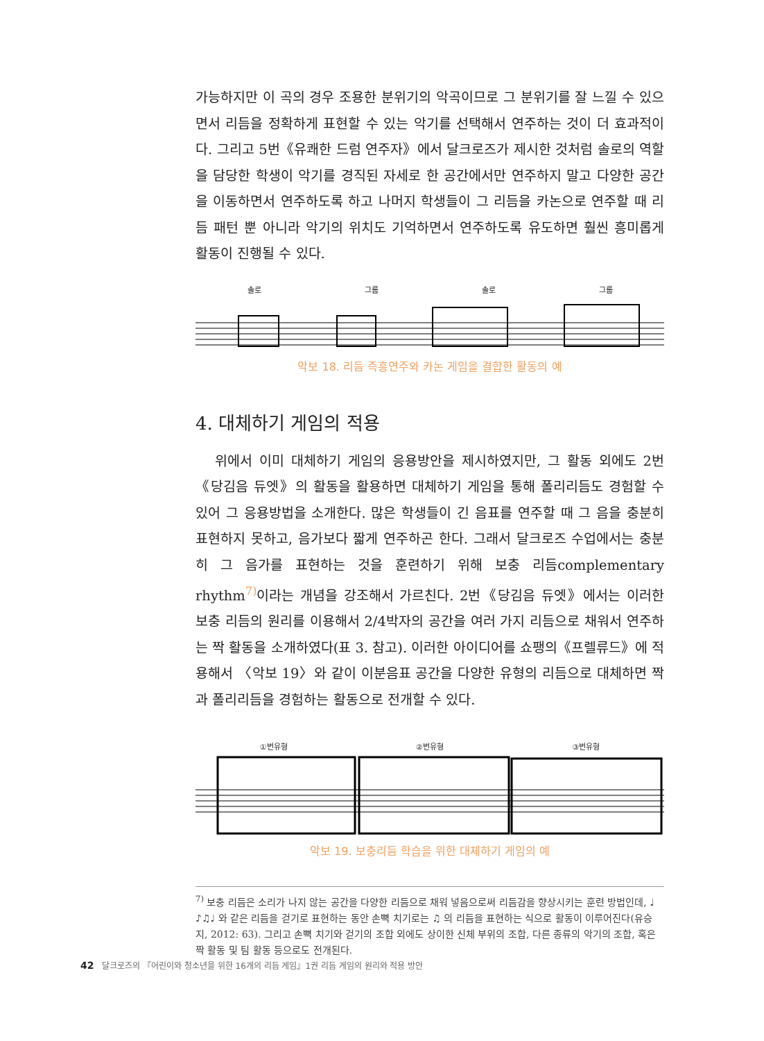가능하지만 이 곡의 경우 조용한 분위기의 악곡이므로 그 분위기를 잘 느낄 수 있으면서 리듬을 정확하게 표현할 수 있는 악기를 선택해서 연주하는 것이 더 효과적이다. 그리고 5번《유쾌한 드럼 연주자》에서 달크로즈가 제시한 것처럼 솔로의 역할을 담당한 학생이 악기를 경직된 자세로 한 공간에서만 연주하지 말고 다양한 공간을 이동하면서 연주하도록 하고 나머지 학생들이 그 리듬을 카논으로 연주할 때 리듬 패턴 뿐 아니라 악기의 위치도 기억하면서 연주하도록 유도하면 훨씬 흥미롭게 활동이 진행될 수 있다.
솔로 그룹 솔로 그룹
악보 18. 리듬 즉흥연주와 카논 게임을 결합한 활동의 예
4. 대체하기 게임의 적용
위에서 이미 대체하기 게임의 응용방안을 제시하였지만, 그 활동 외에도 2번《당김음 듀엣》의 활동을 활용하면 대체하기 게임을 통해 폴리리듬도 경험할 수 있어 그 응용방법을 소개한다. 많은 학생들이 긴 음표를 연주할 때 그 음을 충분히 표현하지 못하고, 음가보다 짧게 연주하곤 한다. 그래서 달크로즈 수업에서는 충분히 그 음가를 표현하는 것을 훈련하기 위해 보충 리듬complementary rhythm<sup>7)</sup>이라는 개념을 강조해서 가르친다. 2번《당김음 듀엣》에서는 이러한 보충 리듬의 원리를 이용해서 2/4박자의 공간을 여러 가지 리듬으로 채워서 연주하는 짝 활동을 소개하였다(표 3. 참고). 이러한 아이디어를 쇼팽의《프렐류드》에 적용해서 〈악보 19〉와 같이 이분음표 공간을 다양한 유형의 리듬으로 대체하면 짝과 폴리리듬을 경험하는 활동으로 전개할 수 있다.
①번유형 ②번유형 ③번유형
악보 19. 보충리듬 학습을 위한 대체하기 게임의 예
<sup>7)</sup> 보충 리듬은 소리가 나지 않는 공간을 다양한 리듬으로 채워 넣음으로써 리듬감을 향상시키는 훈련 방법인데, ♩ ♪♫♩ 와 같은 리듬을 걷기로 표현하는 동안 손뼉 치기로는 ♫ 의 리듬을 표현하는 식으로 활동이 이루어진다(유승지, 2012: 63). 그리고 손뼉 치기와 걷기의 조합 외에도 상이한 신체 부위의 조합, 다른 종류의 악기의 조합, 혹은 짝 활동 및 팀 활동 등으로도 전개된다.
42 달크로즈의 『어린이와 청소년을 위한 16개의 리듬 게임』1권 리듬 게임의 원리와 적용 방안